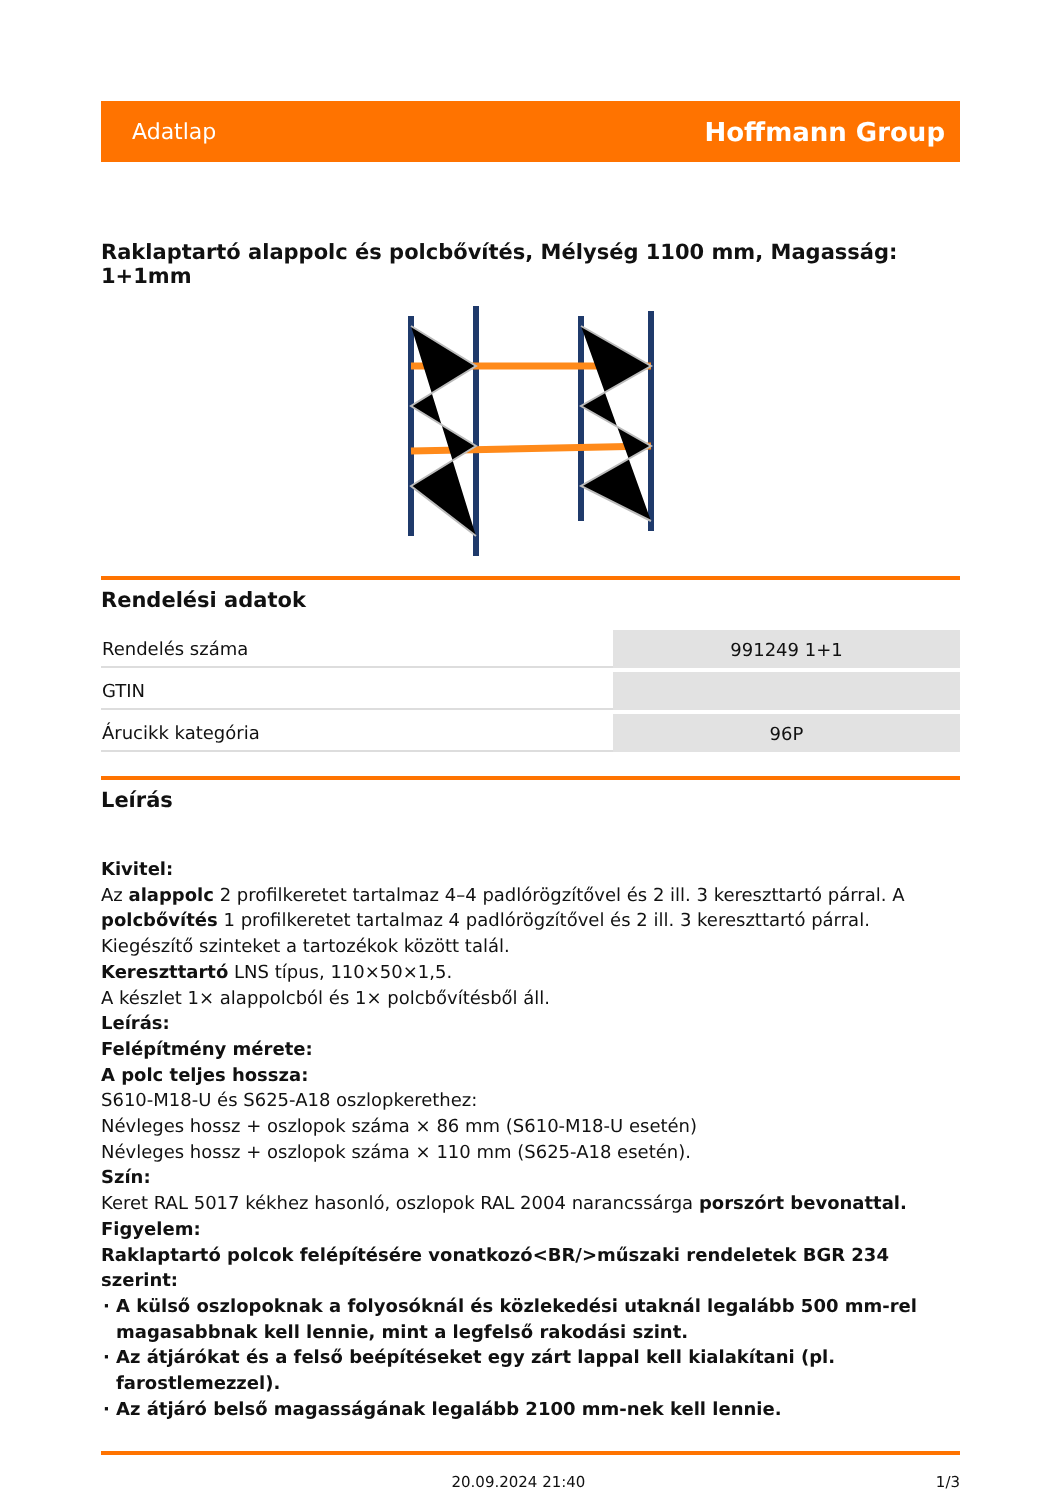Adatlap Hoffmann Group
Raklaptartó alappolc és polcbővítés, Mélység 1100 mm, Magasság: 1+1mm
Rendelési adatok
| Rendelés száma | 991249 1+1 |
| GTIN | |
| Árucikk kategória | 96P |
Leírás
Kivitel:
Az alappolc 2 profilkeretet tartalmaz 4–4 padlórögzítővel és 2 ill. 3 kereszttartó párral. A polcbővítés 1 profilkeretet tartalmaz 4 padlórögzítővel és 2 ill. 3 kereszttartó párral. Kiegészítő szinteket a tartozékok között talál.
Kereszttartó LNS típus, 110×50×1,5.
A készlet 1× alappolcból és 1× polcbővítésből áll.
Leírás:
Felépítmény mérete:
A polc teljes hossza:
S610-M18-U és S625-A18 oszlopkerethez:
Névleges hossz + oszlopok száma × 86 mm (S610-M18-U esetén)
Névleges hossz + oszlopok száma × 110 mm (S625-A18 esetén).
Szín:
Keret RAL 5017 kékhez hasonló, oszlopok RAL 2004 narancssárga porszórt bevonattal.
Figyelem:
Raklaptartó polcok felépítésére vonatkozó<BR/>műszaki rendeletek BGR 234 szerint:
A külső oszlopoknak a folyosóknál és közlekedési utaknál legalább 500 mm-rel magasabbnak kell lennie, mint a legfelső rakodási szint.
Az átjárókat és a felső beépítéseket egy zárt lappal kell kialakítani (pl. farostlemezzel).
Az átjáró belső magasságának legalább 2100 mm-nek kell lennie.
20.09.2024 21:40 1/3